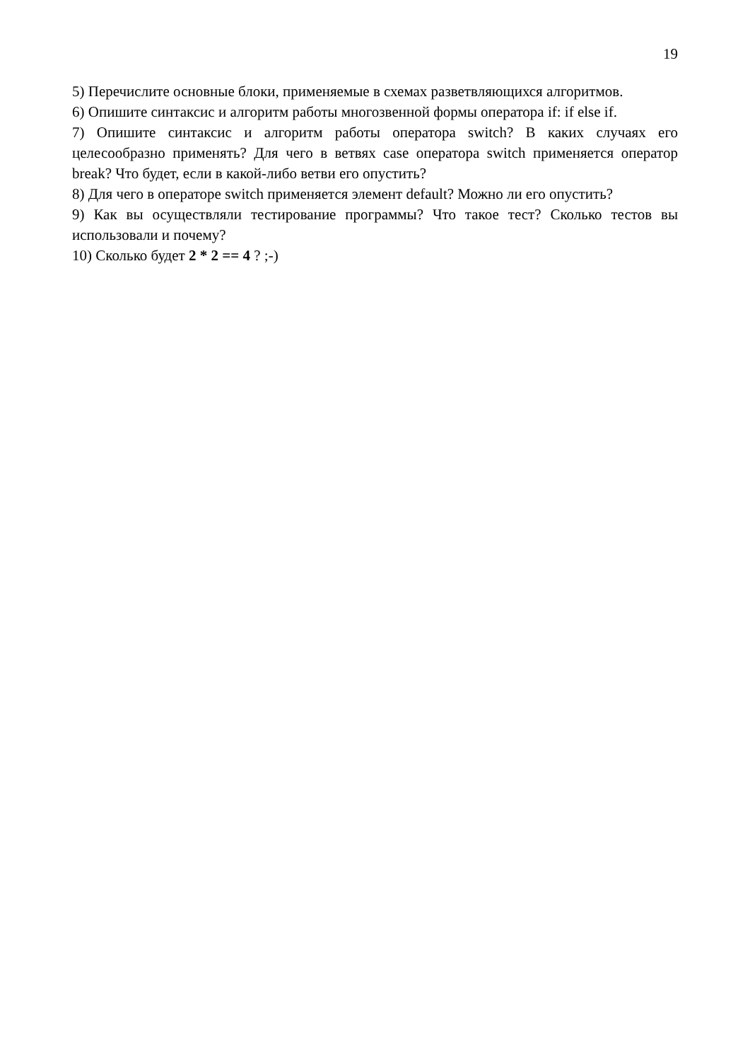19
5) Перечислите основные блоки, применяемые в схемах разветвляющихся алгоритмов.
6) Опишите синтаксис и алгоритм работы многозвенной формы оператора if: if else if.
7) Опишите синтаксис и алгоритм работы оператора switch? В каких случаях его целесообразно применять? Для чего в ветвях case оператора switch применяется оператор break? Что будет, если в какой-либо ветви его опустить?
8) Для чего в операторе switch применяется элемент default? Можно ли его опустить?
9) Как вы осуществляли тестирование программы? Что такое тест? Сколько тестов вы использовали и почему?
10) Сколько будет 2 * 2 == 4 ? ;-)